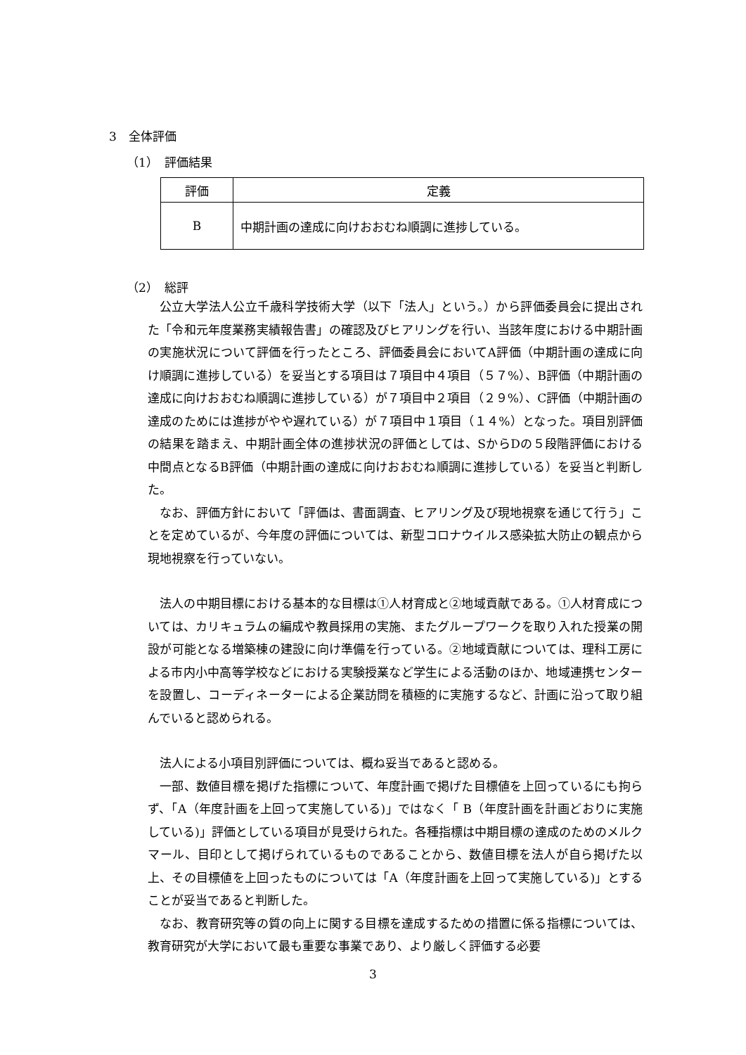3　全体評価
（1）　評価結果
| 評価 | 定義 |
| --- | --- |
| B | 中期計画の達成に向けおおむね順調に進捗している。 |
（2）　総評
公立大学法人公立千歳科学技術大学（以下「法人」という。）から評価委員会に提出された「令和元年度業務実績報告書」の確認及びヒアリングを行い、当該年度における中期計画の実施状況について評価を行ったところ、評価委員会においてA評価（中期計画の達成に向け順調に進捗している）を妥当とする項目は７項目中４項目（５７%）、B評価（中期計画の達成に向けおおむね順調に進捗している）が７項目中２項目（２９%）、C評価（中期計画の達成のためには進捗がやや遅れている）が７項目中１項目（１４%）となった。項目別評価の結果を踏まえ、中期計画全体の進捗状況の評価としては、SからDの５段階評価における中間点となるB評価（中期計画の達成に向けおおむね順調に進捗している）を妥当と判断した。
なお、評価方針において「評価は、書面調査、ヒアリング及び現地視察を通じて行う」ことを定めているが、今年度の評価については、新型コロナウイルス感染拡大防止の観点から現地視察を行っていない。
法人の中期目標における基本的な目標は①人材育成と②地域貢献である。①人材育成については、カリキュラムの編成や教員採用の実施、またグループワークを取り入れた授業の開設が可能となる増築棟の建設に向け準備を行っている。②地域貢献については、理科工房による市内小中高等学校などにおける実験授業など学生による活動のほか、地域連携センターを設置し、コーディネーターによる企業訪問を積極的に実施するなど、計画に沿って取り組んでいると認められる。
法人による小項目別評価については、概ね妥当であると認める。
一部、数値目標を掲げた指標について、年度計画で掲げた目標値を上回っているにも拘らず、「A（年度計画を上回って実施している)」ではなく「 B（年度計画を計画どおりに実施している)」評価としている項目が見受けられた。各種指標は中期目標の達成のためのメルクマール、目印として掲げられているものであることから、数値目標を法人が自ら掲げた以上、その目標値を上回ったものについては「A（年度計画を上回って実施している)」とすることが妥当であると判断した。
なお、教育研究等の質の向上に関する目標を達成するための措置に係る指標については、教育研究が大学において最も重要な事業であり、より厳しく評価する必要
3